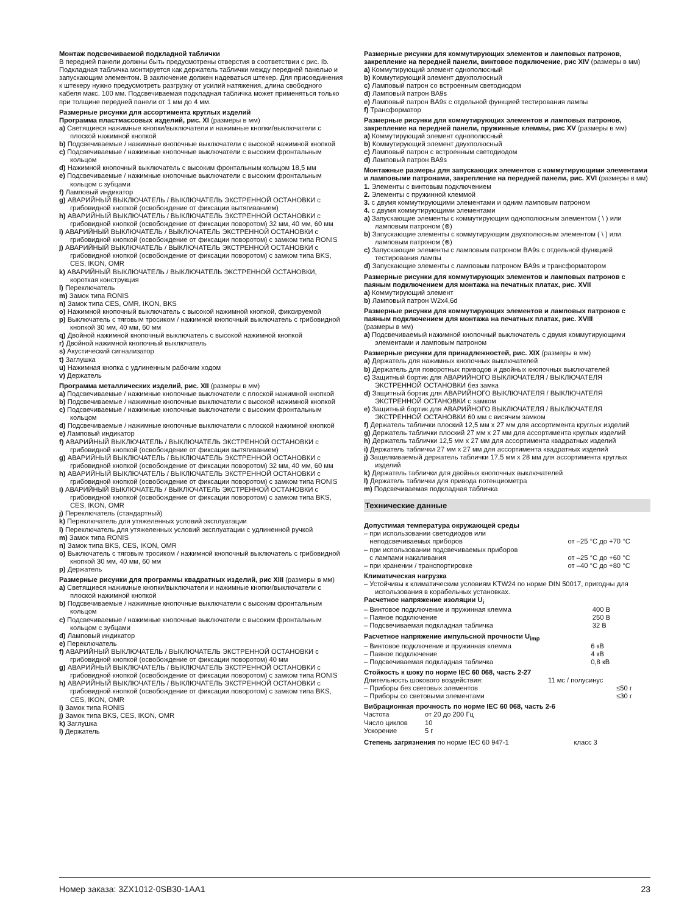Монтаж подсвечиваемой подкладной таблички
В передней панели должны быть предусмотрены отверстия в соответствии с рис. Ib. Подкладная табличка монтируется как держатель таблички между передней панелью и запускающим элементом. В заключение должен надеваться штекер. Для присоединения к штекеру нужно предусмотреть разгрузку от усилий натяжения, длина свободного кабеля макс. 100 мм. Подсвечиваемая подкладная табличка может применяться только при толщине передней панели от 1 мм до 4 мм.
Размерные рисунки для ассортимента круглых изделий
Программа пластмассовых изделий, рис. XI (размеры в мм)
a) Светящиеся нажимные кнопки/выключатели и нажимные кнопки/выключатели с плоской нажимной кнопкой
b) Подсвечиваемые / нажимные кнопочные выключатели с высокой нажимной кнопкой
c) Подсвечиваемые / нажимные кнопочные выключатели с высоким фронтальным кольцом
d) Нажимной кнопочный выключатель с высоким фронтальным кольцом 18,5 мм
e) Подсвечиваемые / нажимные кнопочные выключатели с высоким фронтальным кольцом с зубцами
f) Ламповый индикатор
g) АВАРИЙНЫЙ ВЫКЛЮЧАТЕЛЬ / ВЫКЛЮЧАТЕЛЬ ЭКСТРЕННОЙ ОСТАНОВКИ с грибовидной кнопкой (освобождение от фиксации вытягиванием)
h) АВАРИЙНЫЙ ВЫКЛЮЧАТЕЛЬ / ВЫКЛЮЧАТЕЛЬ ЭКСТРЕННОЙ ОСТАНОВКИ с грибовидной кнопкой (освобождение от фиксации поворотом) 32 мм, 40 мм, 60 мм
i) АВАРИЙНЫЙ ВЫКЛЮЧАТЕЛЬ / ВЫКЛЮЧАТЕЛЬ ЭКСТРЕННОЙ ОСТАНОВКИ с грибовидной кнопкой (освобождение от фиксации поворотом) с замком типа RONIS
j) АВАРИЙНЫЙ ВЫКЛЮЧАТЕЛЬ / ВЫКЛЮЧАТЕЛЬ ЭКСТРЕННОЙ ОСТАНОВКИ с грибовидной кнопкой (освобождение от фиксации поворотом) с замком типа BKS, CES, IKON, OMR
k) АВАРИЙНЫЙ ВЫКЛЮЧАТЕЛЬ / ВЫКЛЮЧАТЕЛЬ ЭКСТРЕННОЙ ОСТАНОВКИ, короткая конструкция
l) Переключатель
m) Замок типа RONIS
n) Замок типа CES, OMR, IKON, BKS
o) Нажимной кнопочный выключатель с высокой нажимной кнопкой, фиксируемой
p) Выключатель с тяговым тросиком / нажимной кнопочный выключатель с грибовидной кнопкой 30 мм, 40 мм, 60 мм
q) Двойной нажимной кнопочный выключатель с высокой нажимной кнопкой
r) Двойной нажимной кнопочный выключатель
s) Акустический сигнализатор
t) Заглушка
u) Нажимная кнопка с удлиненным рабочим ходом
v) Держатель
Программа металлических изделий, рис. XII (размеры в мм)
a) Подсвечиваемые / нажимные кнопочные выключатели с плоской нажимной кнопкой
b) Подсвечиваемые / нажимные кнопочные выключатели с высокой нажимной кнопкой
c) Подсвечиваемые / нажимные кнопочные выключатели с высоким фронтальным кольцом
d) Подсвечиваемые / нажимные кнопочные выключатели с плоской нажимной кнопкой
e) Ламповый индикатор
f) АВАРИЙНЫЙ ВЫКЛЮЧАТЕЛЬ / ВЫКЛЮЧАТЕЛЬ ЭКСТРЕННОЙ ОСТАНОВКИ с грибовидной кнопкой (освобождение от фиксации вытягиванием)
g) АВАРИЙНЫЙ ВЫКЛЮЧАТЕЛЬ / ВЫКЛЮЧАТЕЛЬ ЭКСТРЕННОЙ ОСТАНОВКИ с грибовидной кнопкой (освобождение от фиксации поворотом) 32 мм, 40 мм, 60 мм
h) АВАРИЙНЫЙ ВЫКЛЮЧАТЕЛЬ / ВЫКЛЮЧАТЕЛЬ ЭКСТРЕННОЙ ОСТАНОВКИ с грибовидной кнопкой (освобождение от фиксации поворотом) с замком типа RONIS
i) АВАРИЙНЫЙ ВЫКЛЮЧАТЕЛЬ / ВЫКЛЮЧАТЕЛЬ ЭКСТРЕННОЙ ОСТАНОВКИ с грибовидной кнопкой (освобождение от фиксации поворотом) с замком типа BKS, CES, IKON, OMR
j) Переключатель (стандартный)
k) Переключатель для утяжеленных условий эксплуатации
l) Переключатель для утяжеленных условий эксплуатации с удлиненной ручкой
m) Замок типа RONIS
n) Замок типа BKS, CES, IKON, OMR
o) Выключатель с тяговым тросиком / нажимной кнопочный выключатель с грибовидной кнопкой 30 мм, 40 мм, 60 мм
p) Держатель
Размерные рисунки для программы квадратных изделий, рис XIII (размеры в мм)
a) Светящиеся нажимные кнопки/выключатели и нажимные кнопки/выключатели с плоской нажимной кнопкой
b) Подсвечиваемые / нажимные кнопочные выключатели с высоким фронтальным кольцом
c) Подсвечиваемые / нажимные кнопочные выключатели с высоким фронтальным кольцом с зубцами
d) Ламповый индикатор
e) Переключатель
f) АВАРИЙНЫЙ ВЫКЛЮЧАТЕЛЬ / ВЫКЛЮЧАТЕЛЬ ЭКСТРЕННОЙ ОСТАНОВКИ с грибовидной кнопкой (освобождение от фиксации поворотом) 40 мм
g) АВАРИЙНЫЙ ВЫКЛЮЧАТЕЛЬ / ВЫКЛЮЧАТЕЛЬ ЭКСТРЕННОЙ ОСТАНОВКИ с грибовидной кнопкой (освобождение от фиксации поворотом) с замком типа RONIS
h) АВАРИЙНЫЙ ВЫКЛЮЧАТЕЛЬ / ВЫКЛЮЧАТЕЛЬ ЭКСТРЕННОЙ ОСТАНОВКИ с грибовидной кнопкой (освобождение от фиксации поворотом) с замком типа BKS, CES, IKON, OMR
i) Замок типа RONIS
j) Замок типа BKS, CES, IKON, OMR
k) Заглушка
l) Держатель
Размерные рисунки для коммутирующих элементов и ламповых патронов, закрепление на передней панели, винтовое подключение, рис XIV (размеры в мм)
a) Коммутирующий элемент однополюсный
b) Коммутирующий элемент двухполюсный
c) Ламповый патрон со встроенным светодиодом
d) Ламповый патрон BA9s
e) Ламповый патрон BA9s с отдельной функцией тестирования лампы
f) Трансформатор
Размерные рисунки для коммутирующих элементов и ламповых патронов, закрепление на передней панели, пружинные клеммы, рис XV (размеры в мм)
a) Коммутирующий элемент однополюсный
b) Коммутирующий элемент двухполюсный
c) Ламповый патрон с встроенным светодиодом
d) Ламповый патрон BA9s
Монтажные размеры для запускающих элементов с коммутирующими элементами и ламповыми патронами, закрепление на передней панели, рис. XVI (размеры в мм)
1. Элементы с винтовым подключением
2. Элементы с пружинной клеммой
3. с двумя коммутирующими элементами и одним ламповым патроном
4. с двумя коммутирующими элементами
a) Запускающие элементы с коммутирующим однополюсным элементом ( \ ) или ламповым патроном (⊗)
b) Запускающие элементы с коммутирующим двухполюсным элементом ( \ ) или ламповым патроном (⊗)
c) Запускающие элементы с ламповым патроном BA9s с отдельной функцией тестирования лампы
d) Запускающие элементы с ламповым патроном BA9s и трансформатором
Размерные рисунки для коммутирующих элементов и ламповых патронов с паяным подключением для монтажа на печатных платах, рис. XVII
a) Коммутирующий элемент
b) Ламповый патрон W2x4,6d
Размерные рисунки для коммутирующих элементов и ламповых патронов с паяным подключением для монтажа на печатных платах, рис. XVIII
(размеры в мм)
a) Подсвечиваемый нажимной кнопочный выключатель с двумя коммутирующими элементами и ламповым патроном
Размерные рисунки для принадлежностей, рис. XIX (размеры в мм)
a) Держатель для нажимных кнопочных выключателей
b) Держатель для поворотных приводов и двойных кнопочных выключателей
c) Защитный бортик для АВАРИЙНОГО ВЫКЛЮЧАТЕЛЯ / ВЫКЛЮЧАТЕЛЯ ЭКСТРЕННОЙ ОСТАНОВКИ без замка
d) Защитный бортик для АВАРИЙНОГО ВЫКЛЮЧАТЕЛЯ / ВЫКЛЮЧАТЕЛЯ ЭКСТРЕННОЙ ОСТАНОВКИ с замком
e) Защитный бортик для АВАРИЙНОГО ВЫКЛЮЧАТЕЛЯ / ВЫКЛЮЧАТЕЛЯ ЭКСТРЕННОЙ ОСТАНОВКИ 60 мм с висячим замком
f) Держатель таблички плоский 12,5 мм x 27 мм для ассортимента круглых изделий
g) Держатель таблички плоский 27 мм x 27 мм для ассортимента круглых изделий
h) Держатель таблички 12,5 мм x 27 мм для ассортимента квадратных изделий
i) Держатель таблички 27 мм x 27 мм для ассортимента квадратных изделий
j) Защелкиваемый держатель таблички 17,5 мм x 28 мм для ассортимента круглых изделий
k) Держатель таблички для двойных кнопочных выключателей
l) Держатель таблички для привода потенциометра
m) Подсвечиваемая подкладная табличка
Технические данные
Допустимая температура окружающей среды
| – при использовании светодиодов или неподсвечиваемых приборов | от –25 °C до +70 °C |
| – при использовании подсвечиваемых приборов с лампами накаливания | от –25 °C до +60 °C |
| – при хранении / транспортировке | от –40 °C до +80 °C |
Климатическая нагрузка
– Устойчивы к климатическим условиям KTW24 по норме DIN 50017, пригодны для использования в корабельных установках.
Расчетное напряжение изоляции U<sub>i</sub>
| – Винтовое подключение и пружинная клемма | 400 В |
| – Паяное подключение | 250 В |
| – Подсвечиваемая подкладная табличка | 32 В |
Расчетное напряжение импульсной прочности U<sub>imp</sub>
| – Винтовое подключение и пружинная клемма | 6 кВ |
| – Паяное подключение | 4 кВ |
| – Подсвечиваемая подкладная табличка | 0,8 кВ |
Стойкость к шоку по норме IEC 60 068, часть 2-27
| Длительность шокового воздействия: | 11 мс / полусинус |
| – Приборы без световых элементов | ≤50 г |
| – Приборы со световыми элементами | ≤30 г |
Вибрационная прочность по норме IEC 60 068, часть 2-6
| Частота | от 20 до 200 Гц |
| Число циклов | 10 |
| Ускорение | 5 г |
| Степень загрязнения по норме IEC 60 947-1 | класс 3 |
Номер заказа: 3ZX1012-0SB30-1AA1 23